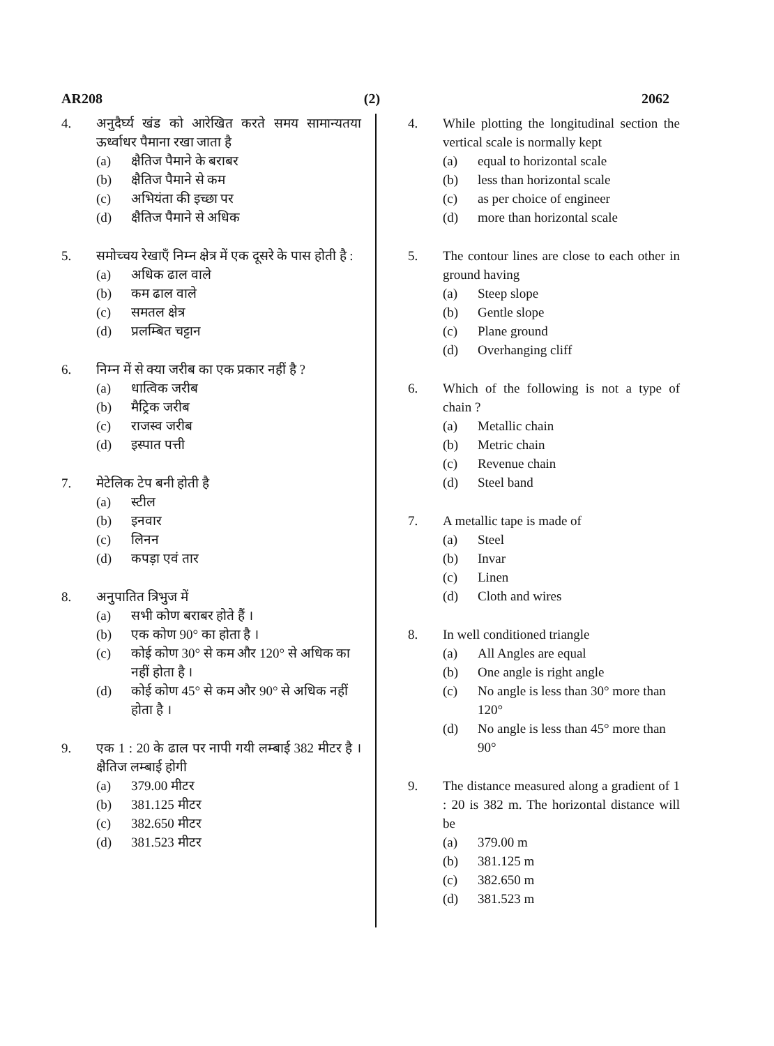AR208 (2) 2062
4. अनुदैर्घ्य खंड को आरेखित करते समय सामान्यतया ऊर्ध्वाधर पैमाना रखा जाता है
(a) क्षैतिज पैमाने के बराबर
(b) क्षैतिज पैमाने से कम
(c) अभियंता की इच्छा पर
(d) क्षैतिज पैमाने से अधिक
5. समोच्चय रेखाएँ निम्न क्षेत्र में एक दूसरे के पास होती है :
(a) अधिक ढाल वाले
(b) कम ढाल वाले
(c) समतल क्षेत्र
(d) प्रलम्बित चट्टान
6. निम्न में से क्या जरीब का एक प्रकार नहीं है ?
(a) धात्विक जरीब
(b) मैट्रिक जरीब
(c) राजस्व जरीब
(d) इस्पात पत्ती
7. मेटेलिक टेप बनी होती है
(a) स्टील
(b) इनवार
(c) लिनन
(d) कपड़ा एवं तार
8. अनुपातित त्रिभुज में
(a) सभी कोण बराबर होते हैं ।
(b) एक कोण 90° का होता है ।
(c) कोई कोण 30° से कम और 120° से अधिक का नहीं होता है ।
(d) कोई कोण 45° से कम और 90° से अधिक नहीं होता है ।
9. एक 1 : 20 के ढाल पर नापी गयी लम्बाई 382 मीटर है । क्षैतिज लम्बाई होगी
(a) 379.00 मीटर
(b) 381.125 मीटर
(c) 382.650 मीटर
(d) 381.523 मीटर
4. While plotting the longitudinal section the vertical scale is normally kept
(a) equal to horizontal scale
(b) less than horizontal scale
(c) as per choice of engineer
(d) more than horizontal scale
5. The contour lines are close to each other in ground having
(a) Steep slope
(b) Gentle slope
(c) Plane ground
(d) Overhanging cliff
6. Which of the following is not a type of chain ?
(a) Metallic chain
(b) Metric chain
(c) Revenue chain
(d) Steel band
7. A metallic tape is made of
(a) Steel
(b) Invar
(c) Linen
(d) Cloth and wires
8. In well conditioned triangle
(a) All Angles are equal
(b) One angle is right angle
(c) No angle is less than 30° more than 120°
(d) No angle is less than 45° more than 90°
9. The distance measured along a gradient of 1 : 20 is 382 m. The horizontal distance will be
(a) 379.00 m
(b) 381.125 m
(c) 382.650 m
(d) 381.523 m